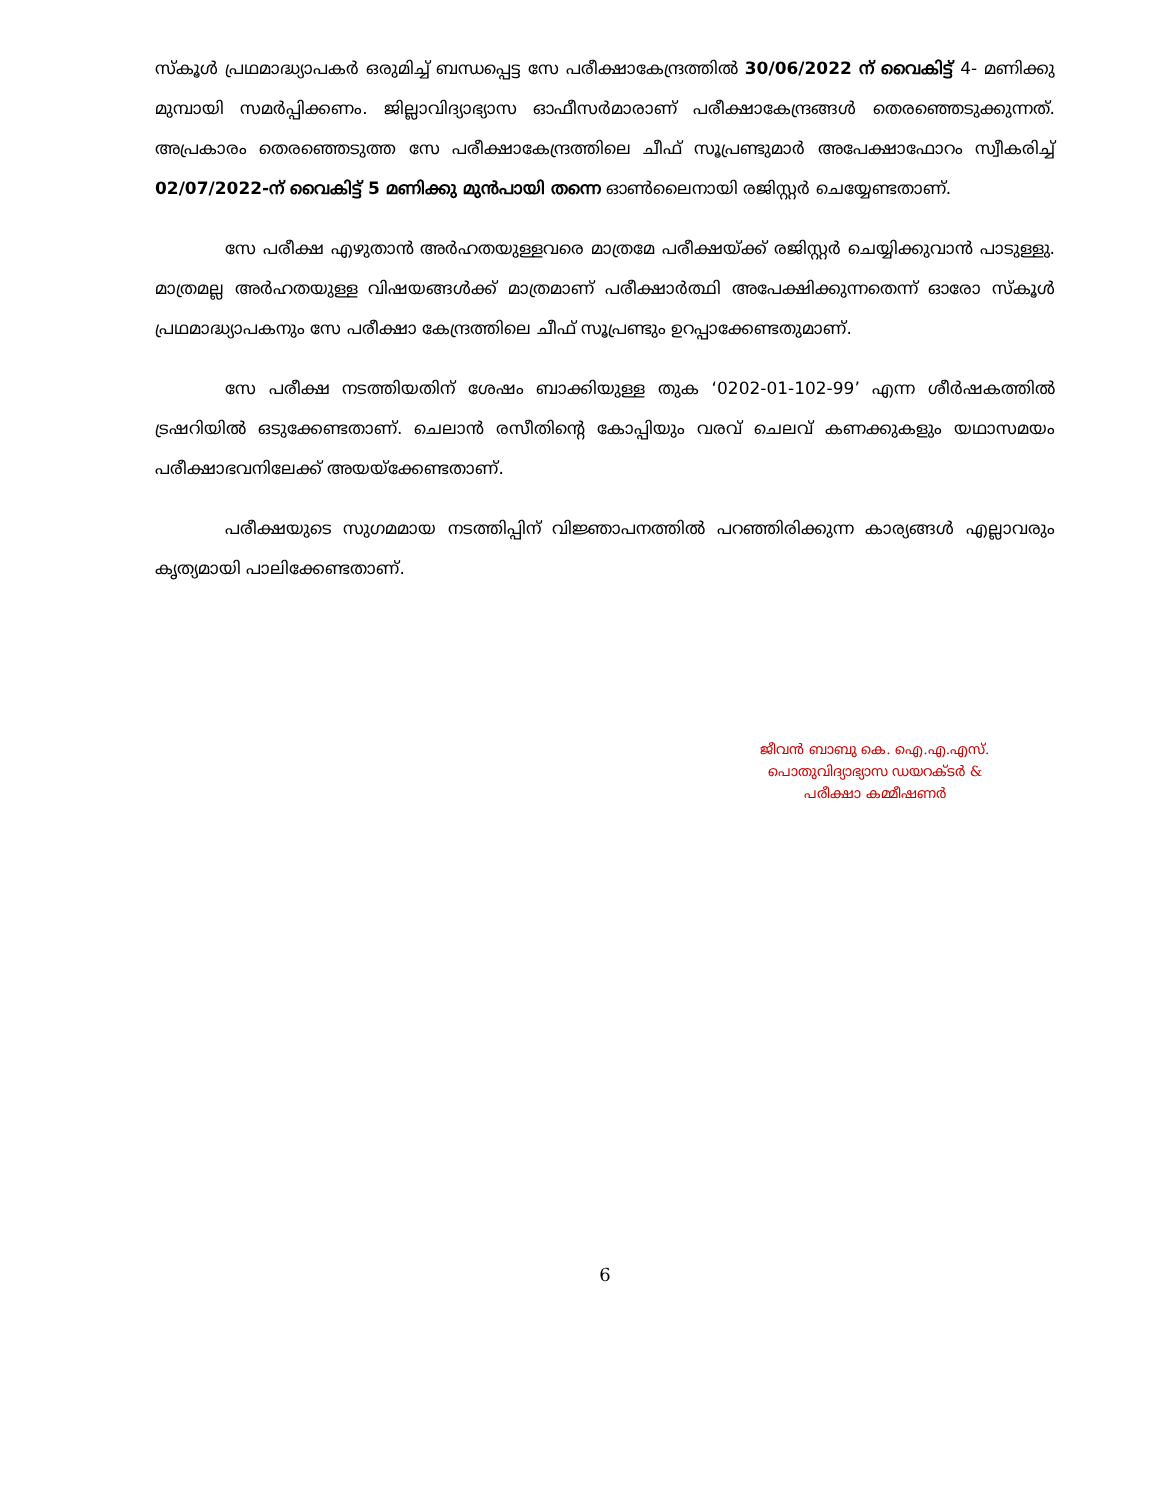സ്കൂൾ പ്രഥമാദ്ധ്യാപകർ ഒരുമിച്ച് ബന്ധപ്പെട്ട സേ പരീക്ഷാകേന്ദ്രത്തിൽ 30/06/2022 ന് വൈകിട്ട് 4- മണിക്കു മുമ്പായി സമർപ്പിക്കണം. ജില്ലാവിദ്യാഭ്യാസ ഓഫീസർമാരാണ് പരീക്ഷാകേന്ദ്രങ്ങൾ തെരഞ്ഞെടുക്കുന്നത്. അപ്രകാരം തെരഞ്ഞെടുത്ത സേ പരീക്ഷാകേന്ദ്രത്തിലെ ചീഫ് സൂപ്രണ്ടുമാർ അപേക്ഷാഫോറം സ്വീകരിച്ച് 02/07/2022-ന് വൈകിട്ട് 5 മണിക്കു മുൻപായി തന്നെ ഓൺലൈനായി രജിസ്റ്റർ ചെയ്യേണ്ടതാണ്.
സേ പരീക്ഷ എഴുതാൻ അർഹതയുള്ളവരെ മാത്രമേ പരീക്ഷയ്ക്ക് രജിസ്റ്റർ ചെയ്യിക്കുവാൻ പാടുള്ളു. മാത്രമല്ല അർഹതയുള്ള വിഷയങ്ങൾക്ക് മാത്രമാണ് പരീക്ഷാർത്ഥി അപേക്ഷിക്കുന്നതെന്ന് ഓരോ സ്കൂൾ പ്രഥമാദ്ധ്യാപകനും സേ പരീക്ഷാ കേന്ദ്രത്തിലെ ചീഫ് സൂപ്രണ്ടും ഉറപ്പാക്കേണ്ടതുമാണ്.
സേ പരീക്ഷ നടത്തിയതിന് ശേഷം ബാക്കിയുള്ള തുക ‘0202-01-102-99’ എന്ന ശീർഷകത്തിൽ ട്രഷറിയിൽ ഒടുക്കേണ്ടതാണ്. ചെലാൻ രസീതിന്റെ കോപ്പിയും വരവ് ചെലവ് കണക്കുകളും യഥാസമയം പരീക്ഷാഭവനിലേക്ക് അയയ്ക്കേണ്ടതാണ്.
പരീക്ഷയുടെ സുഗമമായ നടത്തിപ്പിന് വിജ്ഞാപനത്തിൽ പറഞ്ഞിരിക്കുന്ന കാര്യങ്ങൾ എല്ലാവരും കൃത്യമായി പാലിക്കേണ്ടതാണ്.
ജീവൻ ബാബു കെ. ഐ.എ.എസ്.
പൊതുവിദ്യാഭ്യാസ ഡയറക്ടർ &
പരീക്ഷാ കമ്മീഷണർ
6